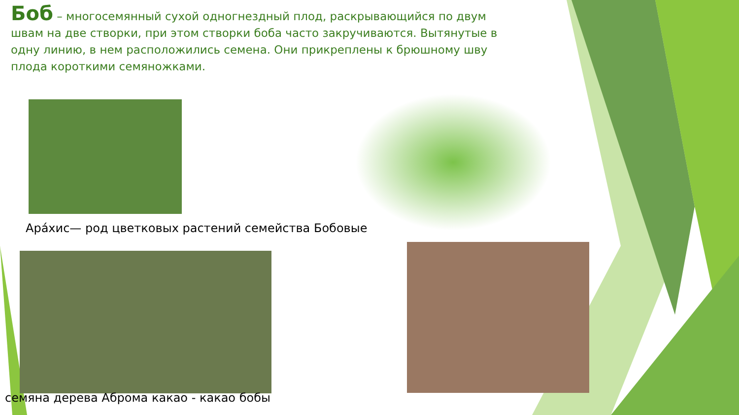Боб – многосемянный сухой одногнездный плод, раскрывающийся по двум швам на две створки, при этом створки боба часто закручиваются. Вытянутые в одну линию, в нем расположились семена. Они прикреплены к брюшному шву плода короткими семяножками.
Ара́хис— род цветковых растений семейства Бобовые
семяна дерева Аброма какао - какао бобы